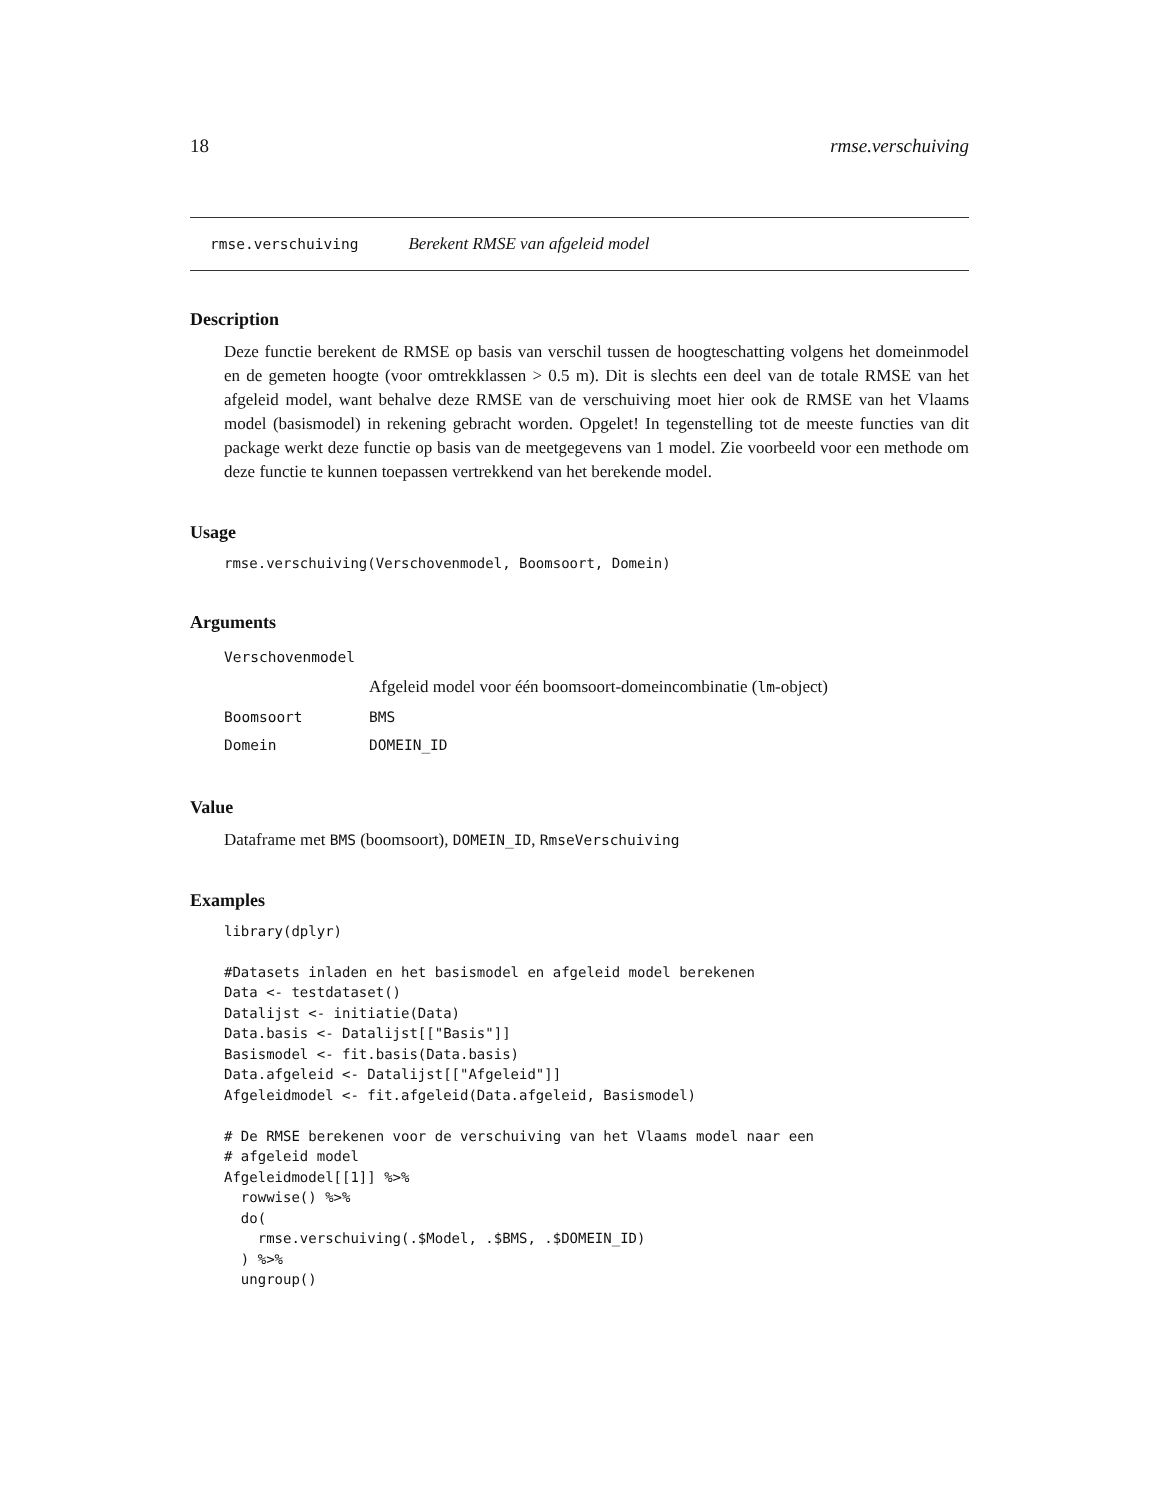18 rmse.verschuiving
rmse.verschuiving Berekent RMSE van afgeleid model
Description
Deze functie berekent de RMSE op basis van verschil tussen de hoogteschatting volgens het domeinmodel en de gemeten hoogte (voor omtrekklassen > 0.5 m). Dit is slechts een deel van de totale RMSE van het afgeleid model, want behalve deze RMSE van de verschuiving moet hier ook de RMSE van het Vlaams model (basismodel) in rekening gebracht worden. Opgelet! In tegenstelling tot de meeste functies van dit package werkt deze functie op basis van de meetgegevens van 1 model. Zie voorbeeld voor een methode om deze functie te kunnen toepassen vertrekkend van het berekende model.
Usage
rmse.verschuiving(Verschovenmodel, Boomsoort, Domein)
Arguments
| Verschovenmodel | |
| | Afgeleid model voor één boomsoort-domeincombinatie ( lm -object) |
| Boomsoort | BMS |
| Domein | DOMEIN_ID |
Value
Dataframe met BMS (boomsoort), DOMEIN_ID, RmseVerschuiving
Examples
library(dplyr)

#Datasets inladen en het basismodel en afgeleid model berekenen
Data <- testdataset()
Datalijst <- initiatie(Data)
Data.basis <- Datalijst[["Basis"]]
Basismodel <- fit.basis(Data.basis)
Data.afgeleid <- Datalijst[["Afgeleid"]]
Afgeleidmodel <- fit.afgeleid(Data.afgeleid, Basismodel)

# De RMSE berekenen voor de verschuiving van het Vlaams model naar een
# afgeleid model
Afgeleidmodel[[1]] %>%
  rowwise() %>%
  do(
    rmse.verschuiving(.$Model, .$BMS, .$DOMEIN_ID)
  ) %>%
  ungroup()